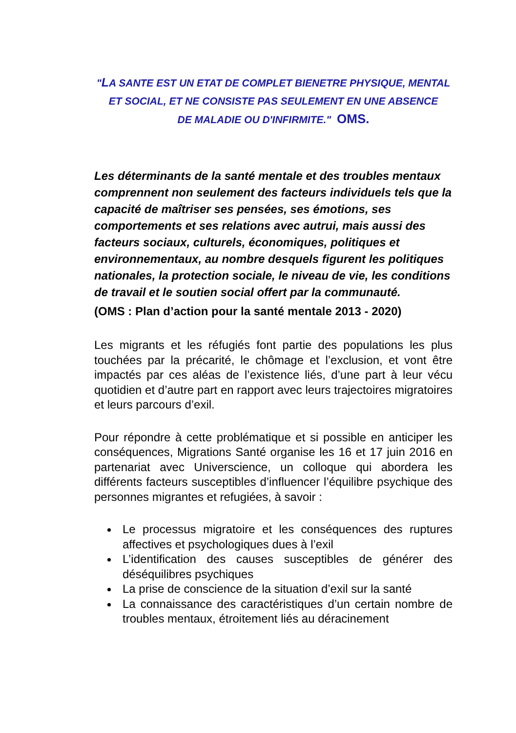"LA SANTE EST UN ETAT DE COMPLET BIENETRE PHYSIQUE, MENTAL
ET SOCIAL, ET NE CONSISTE PAS SEULEMENT EN UNE ABSENCE
DE MALADIE OU D'INFIRMITE." OMS.
Les déterminants de la santé mentale et des troubles mentaux comprennent non seulement des facteurs individuels tels que la capacité de maîtriser ses pensées, ses émotions, ses comportements et ses relations avec autrui, mais aussi des facteurs sociaux, culturels, économiques, politiques et environnementaux, au nombre desquels figurent les politiques nationales, la protection sociale, le niveau de vie, les conditions de travail et le soutien social offert par la communauté.
(OMS : Plan d’action pour la santé mentale 2013 - 2020)
Les migrants et les réfugiés font partie des populations les plus touchées par la précarité, le chômage et l’exclusion, et vont être impactés par ces aléas de l’existence liés, d’une part à leur vécu quotidien et d’autre part en rapport avec leurs trajectoires migratoires et leurs parcours d’exil.
Pour répondre à cette problématique et si possible en anticiper les conséquences, Migrations Santé organise les 16 et 17 juin 2016 en partenariat avec Universcience, un colloque qui abordera les différents facteurs susceptibles d’influencer l’équilibre psychique des personnes migrantes et refugiées, à savoir :
Le processus migratoire et les conséquences des ruptures affectives et psychologiques dues à l’exil
L’identification des causes susceptibles de générer des déséquilibres psychiques
La prise de conscience de la situation d’exil sur la santé
La connaissance des caractéristiques d’un certain nombre de troubles mentaux, étroitement liés au déracinement